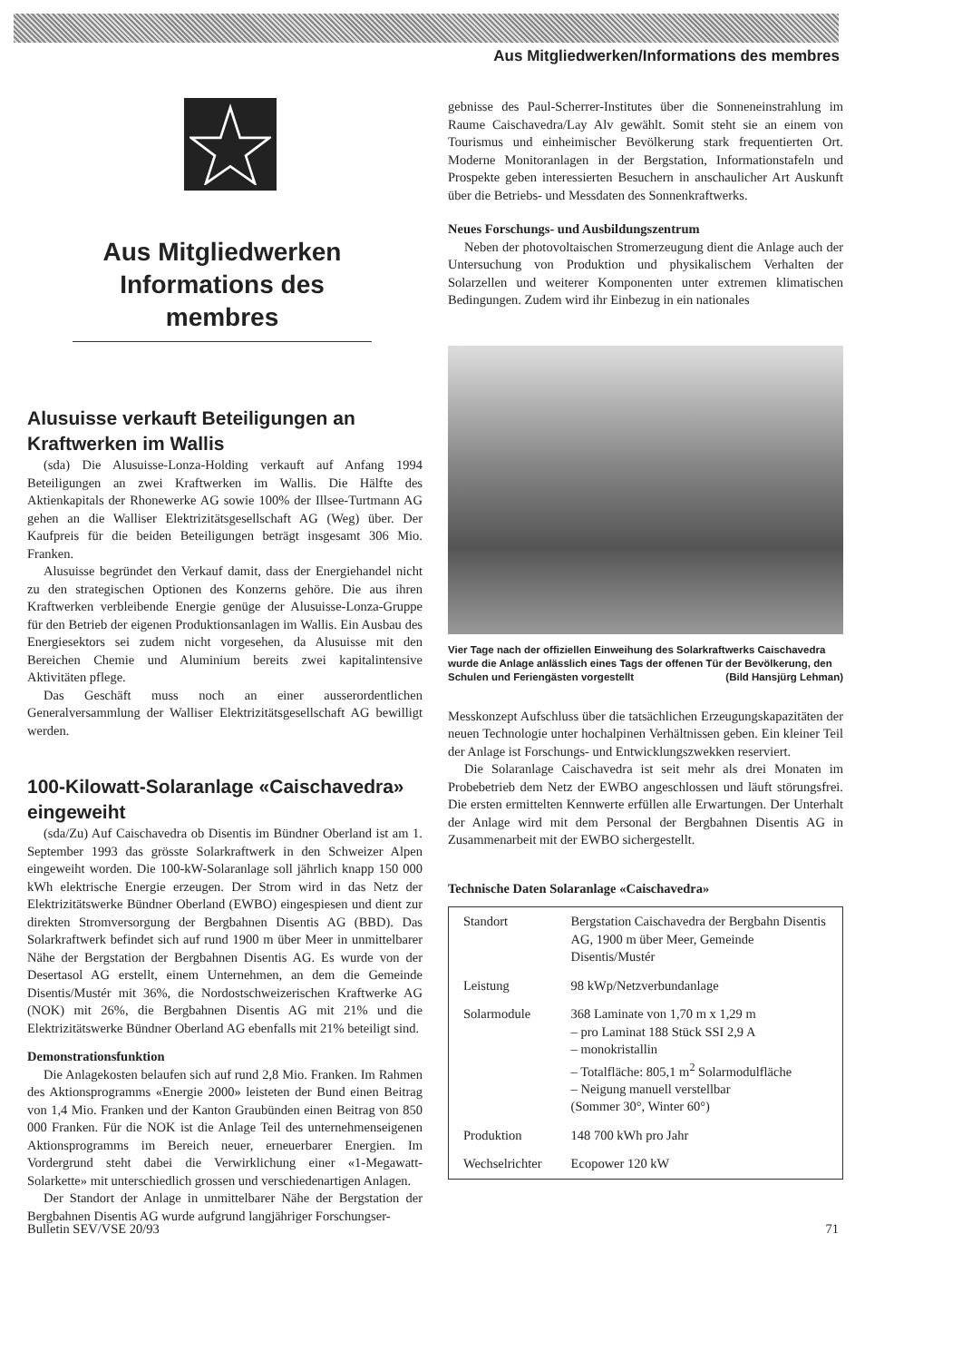Aus Mitgliedwerken/Informations des membres
Aus Mitgliedwerken Informations des membres
Alusuisse verkauft Beteiligungen an Kraftwerken im Wallis
(sda) Die Alusuisse-Lonza-Holding verkauft auf Anfang 1994 Beteiligungen an zwei Kraftwerken im Wallis. Die Hälfte des Aktienkapitals der Rhonewerke AG sowie 100% der Illsee-Turtmann AG gehen an die Walliser Elektrizitätsgesellschaft AG (Weg) über. Der Kaufpreis für die beiden Beteiligungen beträgt insgesamt 306 Mio. Franken.
Alusuisse begründet den Verkauf damit, dass der Energiehandel nicht zu den strategischen Optionen des Konzerns gehöre. Die aus ihren Kraftwerken verbleibende Energie genüge der Alusuisse-Lonza-Gruppe für den Betrieb der eigenen Produktionsanlagen im Wallis. Ein Ausbau des Energiesektors sei zudem nicht vorgesehen, da Alusuisse mit den Bereichen Chemie und Aluminium bereits zwei kapitalintensive Aktivitäten pflege.
Das Geschäft muss noch an einer ausserordentlichen Generalversammlung der Walliser Elektrizitätsgesellschaft AG bewilligt werden.
100-Kilowatt-Solaranlage «Caischavedra» eingeweiht
(sda/Zu) Auf Caischavedra ob Disentis im Bündner Oberland ist am 1. September 1993 das grösste Solarkraftwerk in den Schweizer Alpen eingeweiht worden. Die 100-kW-Solaranlage soll jährlich knapp 150 000 kWh elektrische Energie erzeugen. Der Strom wird in das Netz der Elektrizitätswerke Bündner Oberland (EWBO) eingespiesen und dient zur direkten Stromversorgung der Bergbahnen Disentis AG (BBD). Das Solarkraftwerk befindet sich auf rund 1900 m über Meer in unmittelbarer Nähe der Bergstation der Bergbahnen Disentis AG. Es wurde von der Desertasol AG erstellt, einem Unternehmen, an dem die Gemeinde Disentis/Mustér mit 36%, die Nordostschweizerischen Kraftwerke AG (NOK) mit 26%, die Bergbahnen Disentis AG mit 21% und die Elektrizitätswerke Bündner Oberland AG ebenfalls mit 21% beteiligt sind.
Demonstrationsfunktion
Die Anlagekosten belaufen sich auf rund 2,8 Mio. Franken. Im Rahmen des Aktionsprogramms «Energie 2000» leisteten der Bund einen Beitrag von 1,4 Mio. Franken und der Kanton Graubünden einen Beitrag von 850 000 Franken. Für die NOK ist die Anlage Teil des unternehmenseigenen Aktionsprogramms im Bereich neuer, erneuerbarer Energien. Im Vordergrund steht dabei die Verwirklichung einer «1-Megawatt-Solarkette» mit unterschiedlich grossen und verschiedenartigen Anlagen.
Der Standort der Anlage in unmittelbarer Nähe der Bergstation der Bergbahnen Disentis AG wurde aufgrund langjähriger Forschungser-
gebnisse des Paul-Scherrer-Institutes über die Sonneneinstrahlung im Raume Caischavedra/Lay Alv gewählt. Somit steht sie an einem von Tourismus und einheimischer Bevölkerung stark frequentierten Ort. Moderne Monitoranlagen in der Bergstation, Informationstafeln und Prospekte geben interessierten Besuchern in anschaulicher Art Auskunft über die Betriebs- und Messdaten des Sonnenkraftwerks.
Neues Forschungs- und Ausbildungszentrum
Neben der photovoltaischen Stromerzeugung dient die Anlage auch der Untersuchung von Produktion und physikalischem Verhalten der Solarzellen und weiterer Komponenten unter extremen klimatischen Bedingungen. Zudem wird ihr Einbezug in ein nationales
Vier Tage nach der offiziellen Einweihung des Solarkraftwerks Caischavedra wurde die Anlage anlässlich eines Tags der offenen Tür der Bevölkerung, den Schulen und Feriengästen vorgestellt (Bild Hansjürg Lehman)
Messkonzept Aufschluss über die tatsächlichen Erzeugungskapazitäten der neuen Technologie unter hochalpinen Verhältnissen geben. Ein kleiner Teil der Anlage ist Forschungs- und Entwicklungszwekken reserviert.
Die Solaranlage Caischavedra ist seit mehr als drei Monaten im Probebetrieb dem Netz der EWBO angeschlossen und läuft störungsfrei. Die ersten ermittelten Kennwerte erfüllen alle Erwartungen. Der Unterhalt der Anlage wird mit dem Personal der Bergbahnen Disentis AG in Zusammenarbeit mit der EWBO sichergestellt.
Technische Daten Solaranlage «Caischavedra»
| Standort | Bergstation Caischavedra der Bergbahn Disentis AG, 1900 m über Meer, Gemeinde Disentis/Mustér |
| Leistung | 98 kWp/Netzverbundanlage |
| Solarmodule | 368 Laminate von 1,70 m x 1,29 m – pro Laminat 188 Stück SSI 2,9 A – monokristallin – Totalfläche: 805,1 m<sup>2</sup> Solarmodulfläche – Neigung manuell verstellbar (Sommer 30°, Winter 60°) |
| Produktion | 148 700 kWh pro Jahr |
| Wechselrichter | Ecopower 120 kW |
Bulletin SEV/VSE 20/93 71